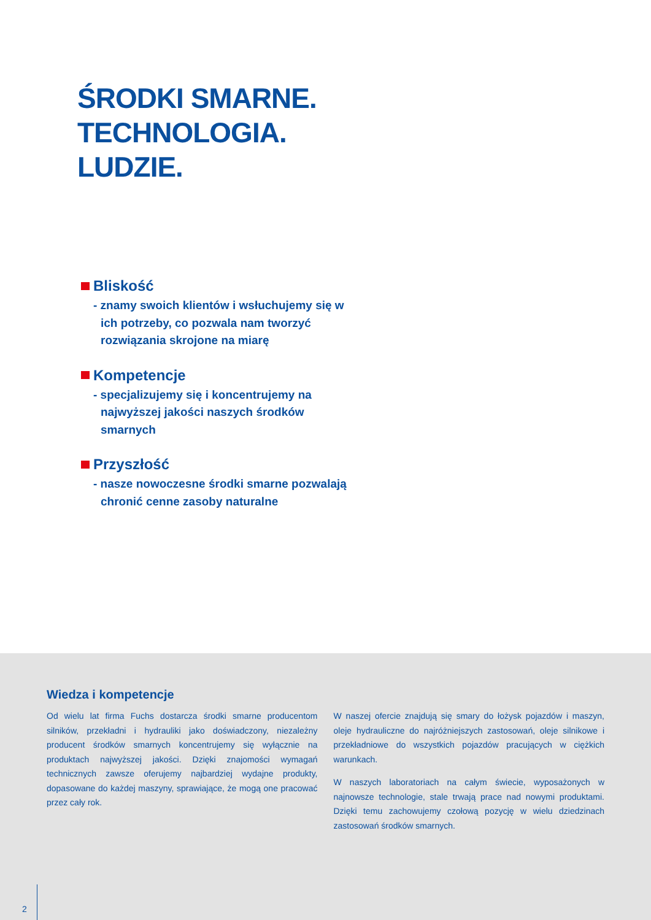ŚRODKI SMARNE.
TECHNOLOGIA.
LUDZIE.
Bliskość
- znamy swoich klientów i wsłuchujemy się w ich potrzeby, co pozwala nam tworzyć rozwiązania skrojone na miarę
Kompetencje
- specjalizujemy się i koncentrujemy na najwyższej jakości naszych środków smarnych
Przyszłość
- nasze nowoczesne środki smarne pozwalają chronić cenne zasoby naturalne
Wiedza i kompetencje
Od wielu lat firma Fuchs dostarcza środki smarne producentom silników, przekładni i hydrauliki jako doświadczony, niezależny producent środków smarnych koncentrujemy się wyłącznie na produktach najwyższej jakości. Dzięki znajomości wymagań technicznych zawsze oferujemy najbardziej wydajne produkty, dopasowane do każdej maszyny, sprawiające, że mogą one pracować przez cały rok.
W naszej ofercie znajdują się smary do łożysk pojazdów i maszyn, oleje hydrauliczne do najróżniejszych zastosowań, oleje silnikowe i przekładniowe do wszystkich pojazdów pracujących w ciężkich warunkach.
W naszych laboratoriach na całym świecie, wyposażonych w najnowsze technologie, stale trwają prace nad nowymi produktami. Dzięki temu zachowujemy czołową pozycję w wielu dziedzinach zastosowań środków smarnych.
2